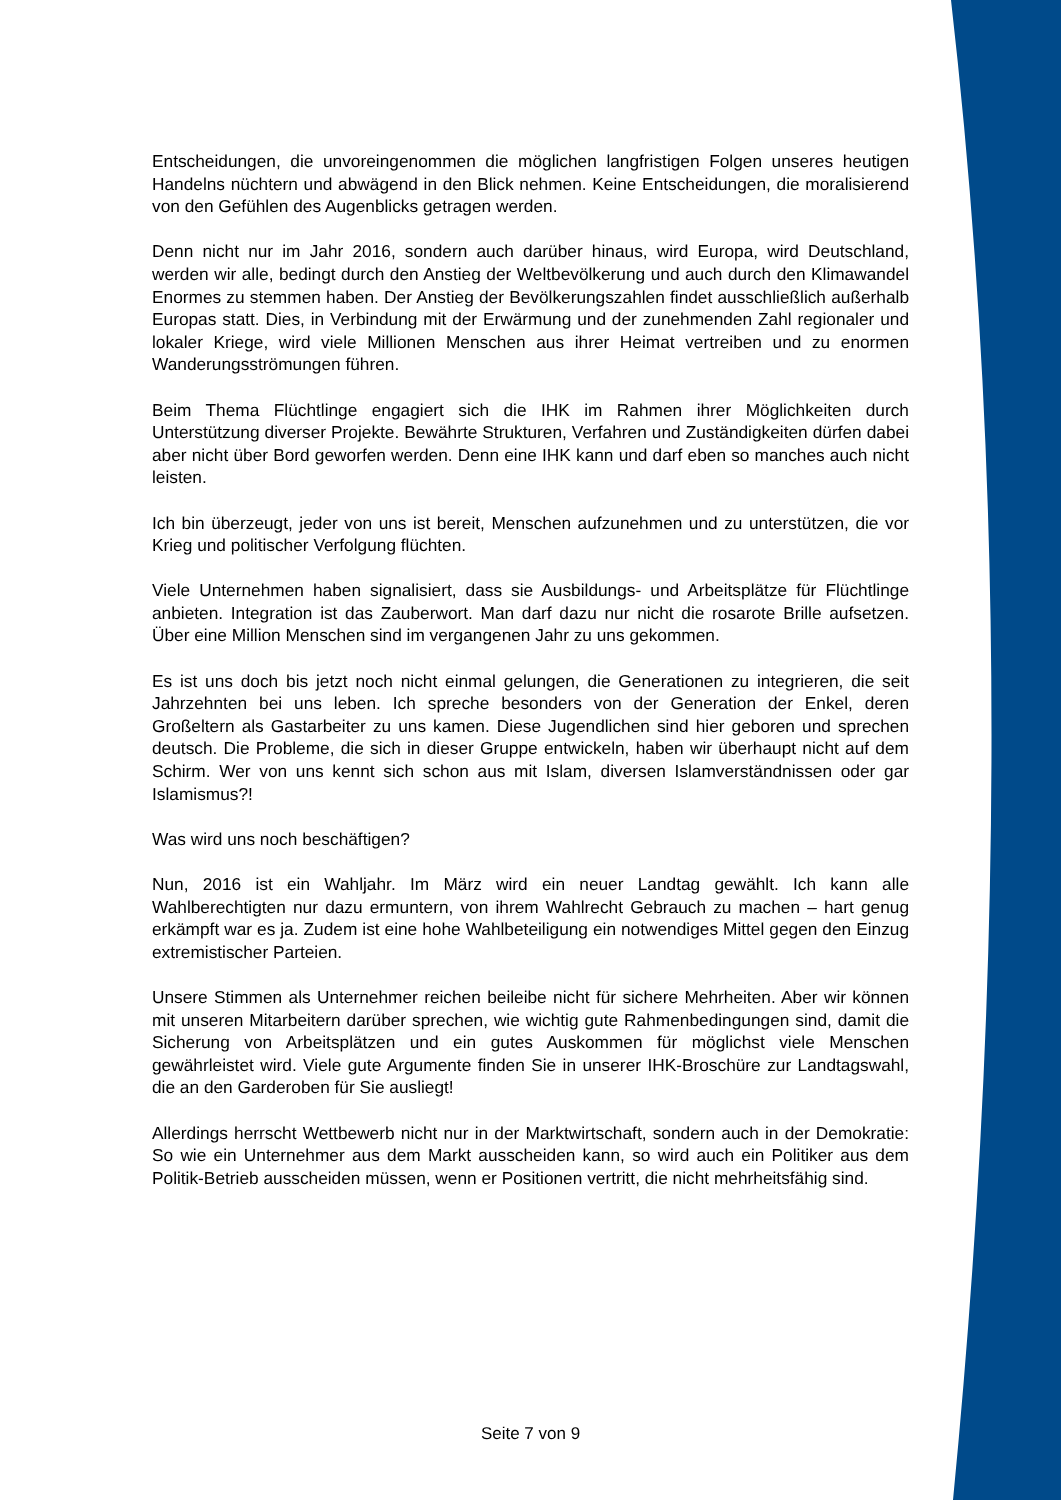Entscheidungen, die unvoreingenommen die möglichen langfristigen Folgen unseres heutigen Handelns nüchtern und abwägend in den Blick nehmen. Keine Entscheidungen, die moralisierend von den Gefühlen des Augenblicks getragen werden.
Denn nicht nur im Jahr 2016, sondern auch darüber hinaus, wird Europa, wird Deutschland, werden wir alle, bedingt durch den Anstieg der Weltbevölkerung und auch durch den Klimawandel Enormes zu stemmen haben. Der Anstieg der Bevölkerungszahlen findet ausschließlich außerhalb Europas statt. Dies, in Verbindung mit der Erwärmung und der zunehmenden Zahl regionaler und lokaler Kriege, wird viele Millionen Menschen aus ihrer Heimat vertreiben und zu enormen Wanderungsströmungen führen.
Beim Thema Flüchtlinge engagiert sich die IHK im Rahmen ihrer Möglichkeiten durch Unterstützung diverser Projekte. Bewährte Strukturen, Verfahren und Zuständigkeiten dürfen dabei aber nicht über Bord geworfen werden. Denn eine IHK kann und darf eben so manches auch nicht leisten.
Ich bin überzeugt, jeder von uns ist bereit, Menschen aufzunehmen und zu unterstützen, die vor Krieg und politischer Verfolgung flüchten.
Viele Unternehmen haben signalisiert, dass sie Ausbildungs- und Arbeitsplätze für Flüchtlinge anbieten. Integration ist das Zauberwort. Man darf dazu nur nicht die rosarote Brille aufsetzen. Über eine Million Menschen sind im vergangenen Jahr zu uns gekommen.
Es ist uns doch bis jetzt noch nicht einmal gelungen, die Generationen zu integrieren, die seit Jahrzehnten bei uns leben. Ich spreche besonders von der Generation der Enkel, deren Großeltern als Gastarbeiter zu uns kamen. Diese Jugendlichen sind hier geboren und sprechen deutsch. Die Probleme, die sich in dieser Gruppe entwickeln, haben wir überhaupt nicht auf dem Schirm. Wer von uns kennt sich schon aus mit Islam, diversen Islamverständnissen oder gar Islamismus?!
Was wird uns noch beschäftigen?
Nun, 2016 ist ein Wahljahr. Im März wird ein neuer Landtag gewählt. Ich kann alle Wahlberechtigten nur dazu ermuntern, von ihrem Wahlrecht Gebrauch zu machen – hart genug erkämpft war es ja. Zudem ist eine hohe Wahlbeteiligung ein notwendiges Mittel gegen den Einzug extremistischer Parteien.
Unsere Stimmen als Unternehmer reichen beileibe nicht für sichere Mehrheiten. Aber wir können mit unseren Mitarbeitern darüber sprechen, wie wichtig gute Rahmenbedingungen sind, damit die Sicherung von Arbeitsplätzen und ein gutes Auskommen für möglichst viele Menschen gewährleistet wird. Viele gute Argumente finden Sie in unserer IHK-Broschüre zur Landtagswahl, die an den Garderoben für Sie ausliegt!
Allerdings herrscht Wettbewerb nicht nur in der Marktwirtschaft, sondern auch in der Demokratie: So wie ein Unternehmer aus dem Markt ausscheiden kann, so wird auch ein Politiker aus dem Politik-Betrieb ausscheiden müssen, wenn er Positionen vertritt, die nicht mehrheitsfähig sind.
Seite 7 von 9